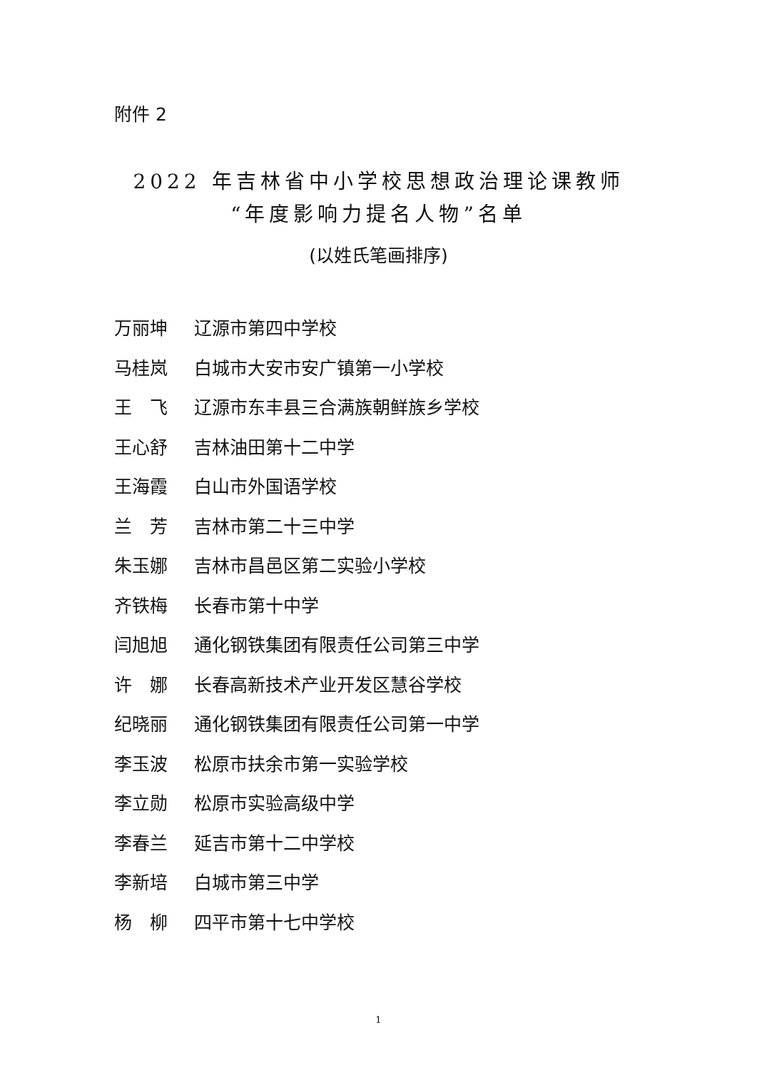附件 2
2022 年吉林省中小学校思想政治理论课教师
“年度影响力提名人物”名单
(以姓氏笔画排序)
万丽坤 辽源市第四中学校
马桂岚 白城市大安市安广镇第一小学校
王　飞 辽源市东丰县三合满族朝鲜族乡学校
王心舒 吉林油田第十二中学
王海霞 白山市外国语学校
兰　芳 吉林市第二十三中学
朱玉娜 吉林市昌邑区第二实验小学校
齐铁梅 长春市第十中学
闫旭旭 通化钢铁集团有限责任公司第三中学
许　娜 长春高新技术产业开发区慧谷学校
纪晓丽 通化钢铁集团有限责任公司第一中学
李玉波 松原市扶余市第一实验学校
李立勋 松原市实验高级中学
李春兰 延吉市第十二中学校
李新培 白城市第三中学
杨　柳 四平市第十七中学校
1